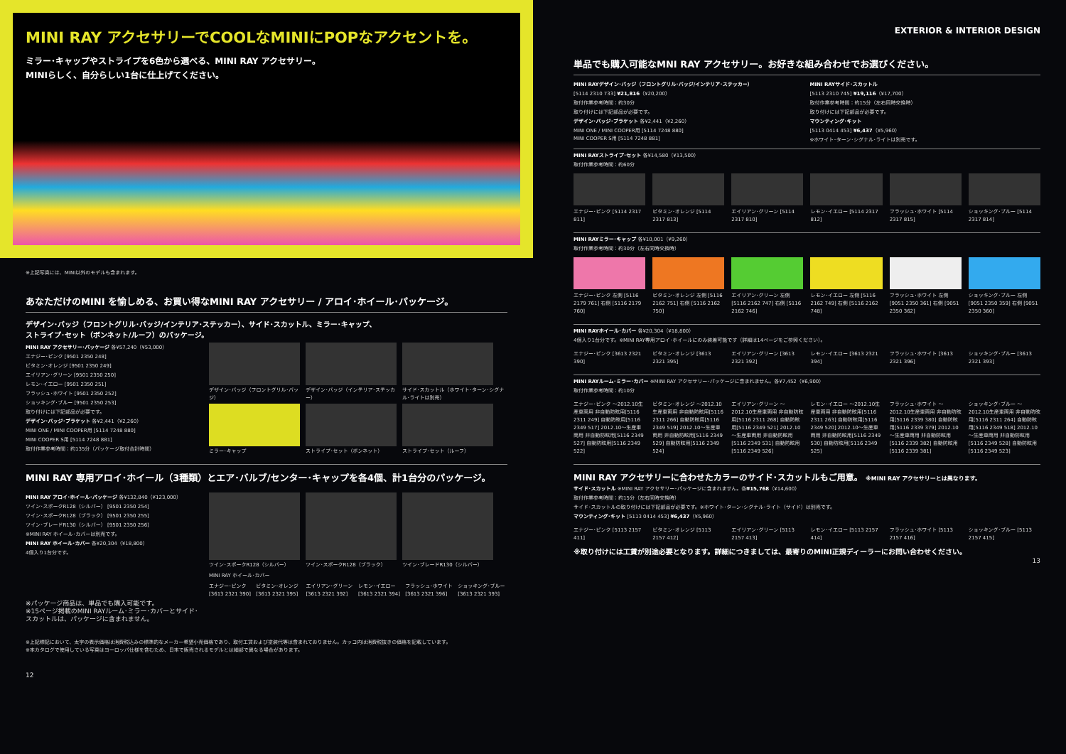MINI RAY アクセサリーでCOOLなMINIにPOPなアクセントを。
ミラー･キャップやストライプを6色から選べる、MINI RAY アクセサリー。
MINIらしく、自分らしい1台に仕上げてください。
※上記写真には、MINI以外のモデルも含まれます。
あなただけのMINI を愉しめる、お買い得なMINI RAY アクセサリー / アロイ･ホイール･パッケージ。
デザイン･バッジ（フロントグリル･バッジ/インテリア･ステッカー）、サイド･スカットル、ミラー･キャップ、
ストライプ･セット（ボンネット/ルーフ）のパッケージ。
MINI RAY アクセサリー･パッケージ 各¥57,240（¥53,000）
エナジー･ピンク [9501 2350 248]
ビタミン･オレンジ [9501 2350 249]
エイリアン･グリーン [9501 2350 250]
レモン･イエロー [9501 2350 251]
フラッシュ･ホワイト [9501 2350 252]
ショッキング･ブルー [9501 2350 253]
取り付けには下記部品が必要です。
デザイン･バッジ･ブラケット 各¥2,441（¥2,260）
MINI ONE / MINI COOPER用 [5114 7248 880]
MINI COOPER S用 [5114 7248 881]
取付作業参考時間：約135分（パッケージ取付合計時間）
デザイン･バッジ（フロントグリル･バッジ）
デザイン･バッジ（インテリア･ステッカー）
サイド･スカットル（ホワイト･ターン･シグナル･ライトは別売）
ミラー･キャップ ストライプ･セット（ボンネット） ストライプ･セット（ルーフ）
MINI RAY 専用アロイ･ホイール（3種類）とエア･バルブ/センター･キャップを各4個、計1台分のパッケージ。
MINI RAY アロイ･ホイール･パッケージ 各¥132,840（¥123,000）
ツイン･スポークR128（シルバー） [9501 2350 254]
ツイン･スポークR128（ブラック） [9501 2350 255]
ツイン･ブレードR130（シルバー） [9501 2350 256]
※MINI RAY ホイール･カバーは別売です。
MINI RAY ホイール･カバー 各¥20,304（¥18,800）
4個入り1台分です。
※パッケージ商品は、単品でも購入可能です。
※15ページ掲載のMINI RAYルーム･ミラー･カバーとサイド･スカットルは、パッケージに含まれません。
ツイン･スポークR128（シルバー） ツイン･スポークR128（ブラック） ツイン･ブレードR130（シルバー）
MINI RAY ホイール･カバー
エナジー･ピンク [3613 2321 390] ビタミン･オレンジ [3613 2321 395]
エイリアン･グリーン [3613 2321 392]
レモン･イエロー [3613 2321 394] フラッシュ･ホワイト [3613 2321 396]
ショッキング･ブルー [3613 2321 393]
※上記標記において、太字の表示価格は消費税込みの標準的なメーカー希望小売価格であり、取付工賃および塗装代等は含まれておりません。カッコ内は消費税抜きの価格を記載しています。
※本カタログで使用している写真はヨーロッパ仕様を含むため、日本で販売されるモデルとは細部で異なる場合があります。
12
EXTERIOR & INTERIOR DESIGN
単品でも購入可能なMNI RAY アクセサリー。お好きな組み合わせでお選びください。
MINI RAYデザイン･バッジ（フロントグリル･バッジ/インテリア･ステッカー）
[5114 2310 733] ¥21,816（¥20,200）
取付作業参考時間：約30分
取り付けには下記部品が必要です。
デザイン･バッジ･ブラケット 各¥2,441（¥2,260）
MINI ONE / MINI COOPER用 [5114 7248 880]
MINI COOPER S用 [5114 7248 881]
MINI RAYサイド･スカットル
[5113 2310 745] ¥19,116（¥17,700）
取付作業参考時間：約15分（左右同時交換時）
取り付けには下記部品が必要です。
マウンティング･キット
[5113 0414 453] ¥6,437（¥5,960）
※ホワイト･ターン･シグナル･ライトは別売です。
MINI RAYストライプ･セット 各¥14,580（¥13,500）
取付作業参考時間：約60分
エナジー･ピンク [5114 2317 811]
ビタミン･オレンジ [5114 2317 813]
エイリアン･グリーン [5114 2317 810]
レモン･イエロー [5114 2317 812]
フラッシュ･ホワイト [5114 2317 815]
ショッキング･ブルー [5114 2317 814]
MINI RAYミラー･キャップ 各¥10,001（¥9,260）
取付作業参考時間：約30分（左右同時交換時）
エナジー･ピンク 左側 [5116 2179 761] 右側 [5116 2179 760]
ビタミン･オレンジ 左側 [5116 2162 751] 右側 [5116 2162 750]
エイリアン･グリーン 左側 [5116 2162 747] 右側 [5116 2162 746]
レモン･イエロー 左側 [5116 2162 749] 右側 [5116 2162 748]
フラッシュ･ホワイト 左側 [9051 2350 361] 右側 [9051 2350 362]
ショッキング･ブルー 左側 [9051 2350 359] 右側 [9051 2350 360]
MINI RAYホイール･カバー 各¥20,304（¥18,800）
4個入り1台分です。※MINI RAY専用アロイ･ホイールにのみ装着可能です（詳細は14ページをご参照ください）。
エナジー･ピンク [3613 2321 390]
ビタミン･オレンジ [3613 2321 395]
エイリアン･グリーン [3613 2321 392]
レモン･イエロー [3613 2321 394]
フラッシュ･ホワイト [3613 2321 396]
ショッキング･ブルー [3613 2321 393]
MINI RAYルーム･ミラー･カバー ※MINI RAY アクセサリー･パッケージに含まれません。各¥7,452（¥6,900）
取付作業参考時間：約10分
エナジー･ピンク ～2012.10生産車両用 非自動防眩用[5116 2311 249] 自動防眩用[5116 2349 517] 2012.10～生産車両用 非自動防眩用[5116 2349 527] 自動防眩用[5116 2349 522]
ビタミン･オレンジ ～2012.10生産車両用 非自動防眩用[5116 2311 266] 自動防眩用[5116 2349 519] 2012.10～生産車両用 非自動防眩用[5116 2349 529] 自動防眩用[5116 2349 524]
エイリアン･グリーン ～2012.10生産車両用 非自動防眩用[5116 2311 268] 自動防眩用[5116 2349 521] 2012.10～生産車両用 非自動防眩用[5116 2349 531] 自動防眩用[5116 2349 526]
レモン･イエロー ～2012.10生産車両用 非自動防眩用[5116 2311 263] 自動防眩用[5116 2349 520] 2012.10～生産車両用 非自動防眩用[5116 2349 530] 自動防眩用[5116 2349 525]
フラッシュ･ホワイト ～2012.10生産車両用 非自動防眩用[5116 2339 380] 自動防眩用[5116 2339 379] 2012.10～生産車両用 非自動防眩用[5116 2339 382] 自動防眩用[5116 2339 381]
ショッキング･ブルー ～2012.10生産車両用 非自動防眩用[5116 2311 264] 自動防眩用[5116 2349 518] 2012.10～生産車両用 非自動防眩用[5116 2349 528] 自動防眩用[5116 2349 523]
MINI RAY アクセサリーに合わせたカラーのサイド･スカットルもご用意。 ※MINI RAY アクセサリーとは異なります。
サイド･スカットル ※MINI RAY アクセサリー･パッケージに含まれません。各¥15,768（¥14,600）
取付作業参考時間：約15分（左右同時交換時）
サイド･スカットルの取り付けには下記部品が必要です。※ホワイト･ターン･シグナル･ライト（サイド）は別売です。
マウンティング･キット [5113 0414 453] ¥6,437（¥5,960）
エナジー･ピンク [5113 2157 411]
ビタミン･オレンジ [5113 2157 412]
エイリアン･グリーン [5113 2157 413]
レモン･イエロー [5113 2157 414]
フラッシュ･ホワイト [5113 2157 416]
ショッキング･ブルー [5113 2157 415]
※取り付けには工賃が別途必要となります。詳細につきましては、最寄りのMINI正規ディーラーにお問い合わせください。
13